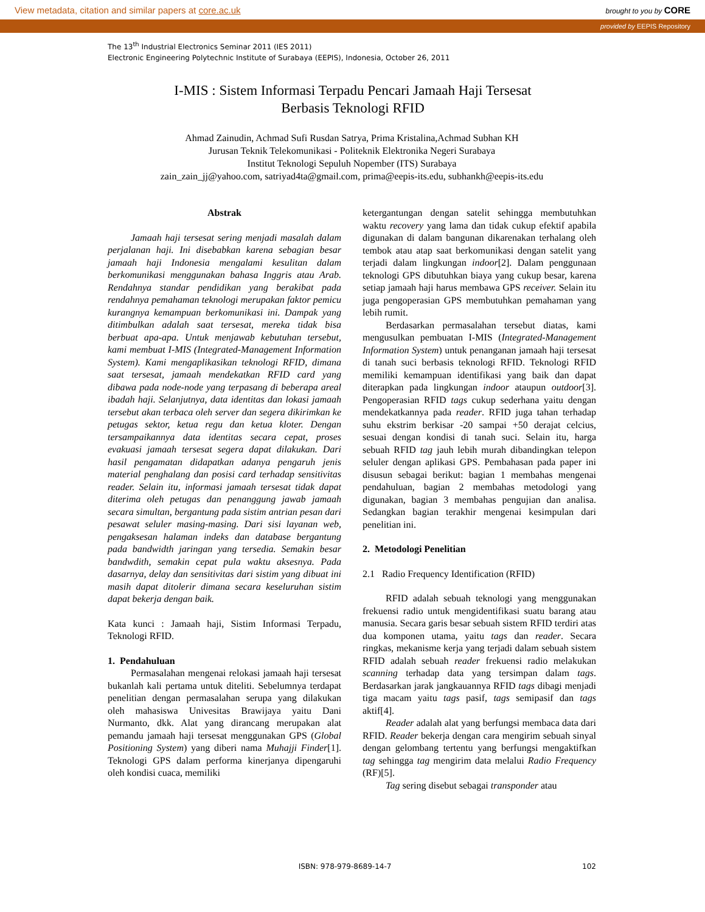View metadata, citation and similar papers at core.ac.uk brought to you by CORE
provided by EEPIS Repository
The 13<sup>th</sup> Industrial Electronics Seminar 2011 (IES 2011)
Electronic Engineering Polytechnic Institute of Surabaya (EEPIS), Indonesia, October 26, 2011
I-MIS : Sistem Informasi Terpadu Pencari Jamaah Haji Tersesat Berbasis Teknologi RFID
Ahmad Zainudin, Achmad Sufi Rusdan Satrya, Prima Kristalina,Achmad Subhan KH
Jurusan Teknik Telekomunikasi - Politeknik Elektronika Negeri Surabaya
Institut Teknologi Sepuluh Nopember (ITS) Surabaya
zain_zain_jj@yahoo.com, satriyad4ta@gmail.com, prima@eepis-its.edu, subhankh@eepis-its.edu
Abstrak
Jamaah haji tersesat sering menjadi masalah dalam perjalanan haji. Ini disebabkan karena sebagian besar jamaah haji Indonesia mengalami kesulitan dalam berkomunikasi menggunakan bahasa Inggris atau Arab. Rendahnya standar pendidikan yang berakibat pada rendahnya pemahaman teknologi merupakan faktor pemicu kurangnya kemampuan berkomunikasi ini. Dampak yang ditimbulkan adalah saat tersesat, mereka tidak bisa berbuat apa-apa. Untuk menjawab kebutuhan tersebut, kami membuat I-MIS (Integrated-Management Information System). Kami mengaplikasikan teknologi RFID, dimana saat tersesat, jamaah mendekatkan RFID card yang dibawa pada node-node yang terpasang di beberapa areal ibadah haji. Selanjutnya, data identitas dan lokasi jamaah tersebut akan terbaca oleh server dan segera dikirimkan ke petugas sektor, ketua regu dan ketua kloter. Dengan tersampaikannya data identitas secara cepat, proses evakuasi jamaah tersesat segera dapat dilakukan. Dari hasil pengamatan didapatkan adanya pengaruh jenis material penghalang dan posisi card terhadap sensitivitas reader. Selain itu, informasi jamaah tersesat tidak dapat diterima oleh petugas dan penanggung jawab jamaah secara simultan, bergantung pada sistim antrian pesan dari pesawat seluler masing-masing. Dari sisi layanan web, pengaksesan halaman indeks dan database bergantung pada bandwidth jaringan yang tersedia. Semakin besar bandwdith, semakin cepat pula waktu aksesnya. Pada dasarnya, delay dan sensitivitas dari sistim yang dibuat ini masih dapat ditolerir dimana secara keseluruhan sistim dapat bekerja dengan baik.
Kata kunci : Jamaah haji, Sistim Informasi Terpadu, Teknologi RFID.
1. Pendahuluan
Permasalahan mengenai relokasi jamaah haji tersesat bukanlah kali pertama untuk diteliti. Sebelumnya terdapat penelitian dengan permasalahan serupa yang dilakukan oleh mahasiswa Univesitas Brawijaya yaitu Dani Nurmanto, dkk. Alat yang dirancang merupakan alat pemandu jamaah haji tersesat menggunakan GPS (Global Positioning System) yang diberi nama Muhajji Finder[1]. Teknologi GPS dalam performa kinerjanya dipengaruhi oleh kondisi cuaca, memiliki
ketergantungan dengan satelit sehingga membutuhkan waktu recovery yang lama dan tidak cukup efektif apabila digunakan di dalam bangunan dikarenakan terhalang oleh tembok atau atap saat berkomunikasi dengan satelit yang terjadi dalam lingkungan indoor[2]. Dalam penggunaan teknologi GPS dibutuhkan biaya yang cukup besar, karena setiap jamaah haji harus membawa GPS receiver. Selain itu juga pengoperasian GPS membutuhkan pemahaman yang lebih rumit.
Berdasarkan permasalahan tersebut diatas, kami mengusulkan pembuatan I-MIS (Integrated-Management Information System) untuk penanganan jamaah haji tersesat di tanah suci berbasis teknologi RFID. Teknologi RFID memiliki kemampuan identifikasi yang baik dan dapat diterapkan pada lingkungan indoor ataupun outdoor[3]. Pengoperasian RFID tags cukup sederhana yaitu dengan mendekatkannya pada reader. RFID juga tahan terhadap suhu ekstrim berkisar -20 sampai +50 derajat celcius, sesuai dengan kondisi di tanah suci. Selain itu, harga sebuah RFID tag jauh lebih murah dibandingkan telepon seluler dengan aplikasi GPS. Pembahasan pada paper ini disusun sebagai berikut: bagian 1 membahas mengenai pendahuluan, bagian 2 membahas metodologi yang digunakan, bagian 3 membahas pengujian dan analisa. Sedangkan bagian terakhir mengenai kesimpulan dari penelitian ini.
2. Metodologi Penelitian
2.1 Radio Frequency Identification (RFID)
RFID adalah sebuah teknologi yang menggunakan frekuensi radio untuk mengidentifikasi suatu barang atau manusia. Secara garis besar sebuah sistem RFID terdiri atas dua komponen utama, yaitu tags dan reader. Secara ringkas, mekanisme kerja yang terjadi dalam sebuah sistem RFID adalah sebuah reader frekuensi radio melakukan scanning terhadap data yang tersimpan dalam tags. Berdasarkan jarak jangkauannya RFID tags dibagi menjadi tiga macam yaitu tags pasif, tags semipasif dan tags aktif[4].
Reader adalah alat yang berfungsi membaca data dari RFID. Reader bekerja dengan cara mengirim sebuah sinyal dengan gelombang tertentu yang berfungsi mengaktifkan tag sehingga tag mengirim data melalui Radio Frequency (RF)[5].
Tag sering disebut sebagai transponder atau
ISBN: 978-979-8689-14-7 102